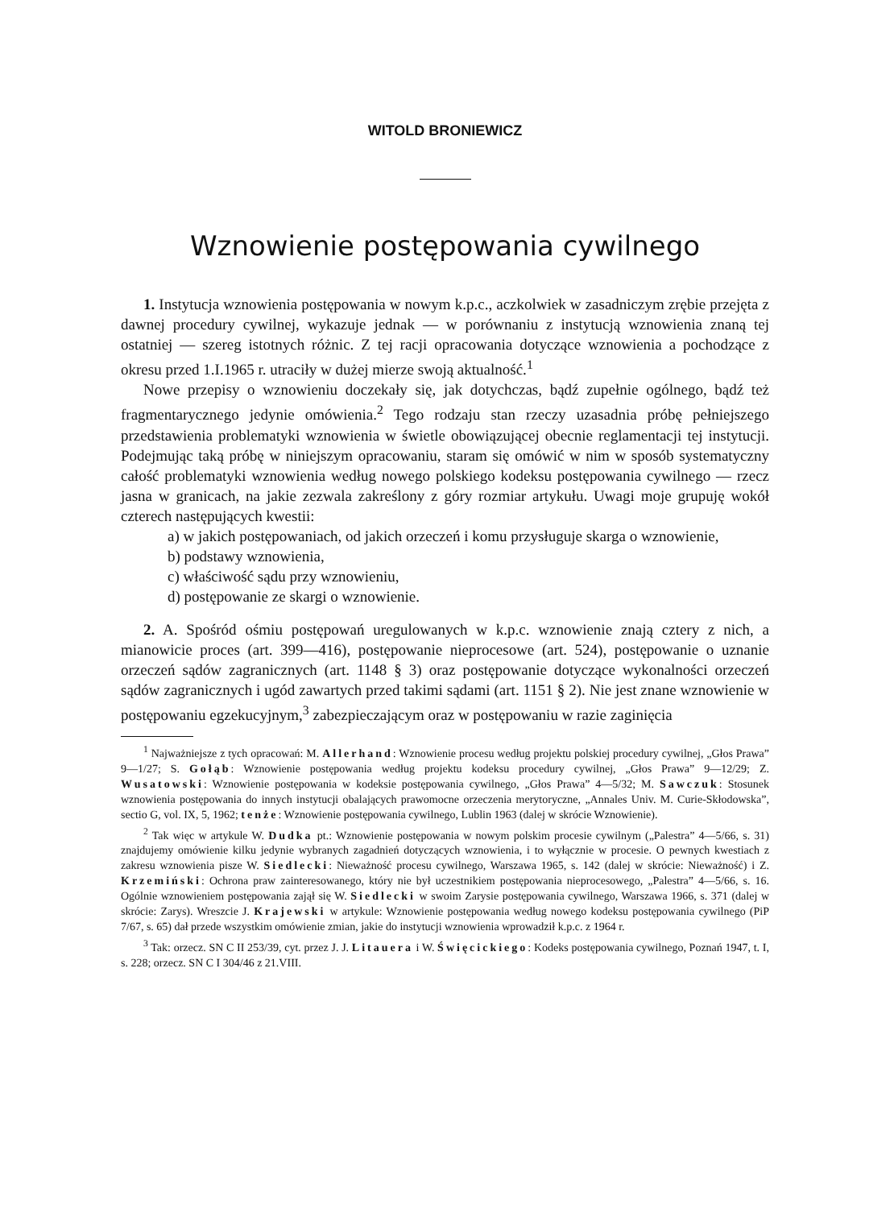WITOLD BRONIEWICZ
Wznowienie postępowania cywilnego
1. Instytucja wznowienia postępowania w nowym k.p.c., aczkolwiek w zasadniczym zrębie przejęta z dawnej procedury cywilnej, wykazuje jednak — w porównaniu z instytucją wznowienia znaną tej ostatniej — szereg istotnych różnic. Z tej racji opracowania dotyczące wznowienia a pochodzące z okresu przed 1.I.1965 r. utraciły w dużej mierze swoją aktualność.<sup>1</sup>
Nowe przepisy o wznowieniu doczekały się, jak dotychczas, bądź zupełnie ogólnego, bądź też fragmentarycznego jedynie omówienia.<sup>2</sup> Tego rodzaju stan rzeczy uzasadnia próbę pełniejszego przedstawienia problematyki wznowienia w świetle obowiązującej obecnie reglamentacji tej instytucji. Podejmując taką próbę w niniejszym opracowaniu, staram się omówić w nim w sposób systematyczny całość problematyki wznowienia według nowego polskiego kodeksu postępowania cywilnego — rzecz jasna w granicach, na jakie zezwala zakreślony z góry rozmiar artykułu. Uwagi moje grupuję wokół czterech następujących kwestii:
a) w jakich postępowaniach, od jakich orzeczeń i komu przysługuje skarga o wznowienie,
b) podstawy wznowienia,
c) właściwość sądu przy wznowieniu,
d) postępowanie ze skargi o wznowienie.
2. A. Spośród ośmiu postępowań uregulowanych w k.p.c. wznowienie znają cztery z nich, a mianowicie proces (art. 399—416), postępowanie nieprocesowe (art. 524), postępowanie o uznanie orzeczeń sądów zagranicznych (art. 1148 § 3) oraz postępowanie dotyczące wykonalności orzeczeń sądów zagranicznych i ugód zawartych przed takimi sądami (art. 1151 § 2). Nie jest znane wznowienie w postępowaniu egzekucyjnym,<sup>3</sup> zabezpieczającym oraz w postępowaniu w razie zaginięcia
<sup>1</sup> Najważniejsze z tych opracowań: M. Allerhand: Wznowienie procesu według projektu polskiej procedury cywilnej, „Głos Prawa” 9—1/27; S. Gołąb: Wznowienie postępowania według projektu kodeksu procedury cywilnej, „Głos Prawa” 9—12/29; Z. Wusatowski: Wznowienie postępowania w kodeksie postępowania cywilnego, „Głos Prawa” 4—5/32; M. Sawczuk: Stosunek wznowienia postępowania do innych instytucji obalających prawomocne orzeczenia merytoryczne, „Annales Univ. M. Curie-Skłodowska”, sectio G, vol. IX, 5, 1962; tenże: Wznowienie postępowania cywilnego, Lublin 1963 (dalej w skrócie Wznowienie).
<sup>2</sup> Tak więc w artykule W. Dudka pt.: Wznowienie postępowania w nowym polskim procesie cywilnym („Palestra” 4—5/66, s. 31) znajdujemy omówienie kilku jedynie wybranych zagadnień dotyczących wznowienia, i to wyłącznie w procesie. O pewnych kwestiach z zakresu wznowienia pisze W. Siedlecki: Nieważność procesu cywilnego, Warszawa 1965, s. 142 (dalej w skrócie: Nieważność) i Z. Krzemiński: Ochrona praw zainteresowanego, który nie był uczestnikiem postępowania nieprocesowego, „Palestra” 4—5/66, s. 16. Ogólnie wznowieniem postępowania zajął się W. Siedlecki w swoim Zarysie postępowania cywilnego, Warszawa 1966, s. 371 (dalej w skrócie: Zarys). Wreszcie J. Krajewski w artykule: Wznowienie postępowania według nowego kodeksu postępowania cywilnego (PiP 7/67, s. 65) dał przede wszystkim omówienie zmian, jakie do instytucji wznowienia wprowadził k.p.c. z 1964 r.
<sup>3</sup> Tak: orzecz. SN C II 253/39, cyt. przez J. J. Litauera i W. Święcickiego: Kodeks postępowania cywilnego, Poznań 1947, t. I, s. 228; orzecz. SN C I 304/46 z 21.VIII.